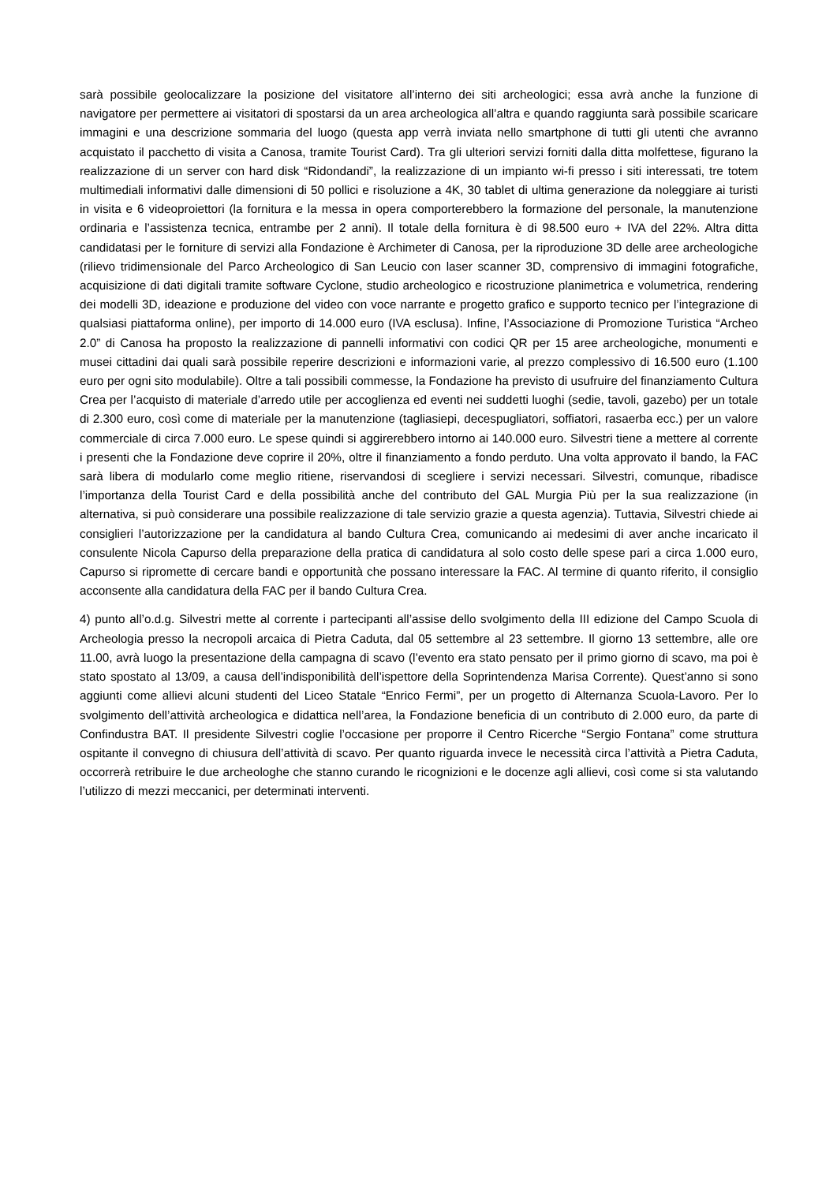sarà possibile geolocalizzare la posizione del visitatore all’interno dei siti archeologici; essa avrà anche la funzione di navigatore per permettere ai visitatori di spostarsi da un area archeologica all’altra e quando raggiunta sarà possibile scaricare immagini e una descrizione sommaria del luogo (questa app verrà inviata nello smartphone di tutti gli utenti che avranno acquistato il pacchetto di visita a Canosa, tramite Tourist Card). Tra gli ulteriori servizi forniti dalla ditta molfettese, figurano la realizzazione di un server con hard disk “Ridondandi”, la realizzazione di un impianto wi-fi presso i siti interessati, tre totem multimediali informativi dalle dimensioni di 50 pollici e risoluzione a 4K, 30 tablet di ultima generazione da noleggiare ai turisti in visita e 6 videoproiettori (la fornitura e la messa in opera comporterebbero la formazione del personale, la manutenzione ordinaria e l’assistenza tecnica, entrambe per 2 anni). Il totale della fornitura è di 98.500 euro + IVA del 22%. Altra ditta candidatasi per le forniture di servizi alla Fondazione è Archimeter di Canosa, per la riproduzione 3D delle aree archeologiche (rilievo tridimensionale del Parco Archeologico di San Leucio con laser scanner 3D, comprensivo di immagini fotografiche, acquisizione di dati digitali tramite software Cyclone, studio archeologico e ricostruzione planimetrica e volumetrica, rendering dei modelli 3D, ideazione e produzione del video con voce narrante e progetto grafico e supporto tecnico per l’integrazione di qualsiasi piattaforma online), per importo di 14.000 euro (IVA esclusa). Infine, l’Associazione di Promozione Turistica “Archeo 2.0” di Canosa ha proposto la realizzazione di pannelli informativi con codici QR per 15 aree archeologiche, monumenti e musei cittadini dai quali sarà possibile reperire descrizioni e informazioni varie, al prezzo complessivo di 16.500 euro (1.100 euro per ogni sito modulabile). Oltre a tali possibili commesse, la Fondazione ha previsto di usufruire del finanziamento Cultura Crea per l’acquisto di materiale d’arredo utile per accoglienza ed eventi nei suddetti luoghi (sedie, tavoli, gazebo) per un totale di 2.300 euro, così come di materiale per la manutenzione (tagliasiepi, decespugliatori, soffiatori, rasaerba ecc.) per un valore commerciale di circa 7.000 euro. Le spese quindi si aggirerebbero intorno ai 140.000 euro. Silvestri tiene a mettere al corrente i presenti che la Fondazione deve coprire il 20%, oltre il finanziamento a fondo perduto. Una volta approvato il bando, la FAC sarà libera di modularlo come meglio ritiene, riservandosi di scegliere i servizi necessari. Silvestri, comunque, ribadisce l’importanza della Tourist Card e della possibilità anche del contributo del GAL Murgia Più per la sua realizzazione (in alternativa, si può considerare una possibile realizzazione di tale servizio grazie a questa agenzia). Tuttavia, Silvestri chiede ai consiglieri l’autorizzazione per la candidatura al bando Cultura Crea, comunicando ai medesimi di aver anche incaricato il consulente Nicola Capurso della preparazione della pratica di candidatura al solo costo delle spese pari a circa 1.000 euro, Capurso si ripromette di cercare bandi e opportunità che possano interessare la FAC. Al termine di quanto riferito, il consiglio acconsente alla candidatura della FAC per il bando Cultura Crea.
4) punto all’o.d.g. Silvestri mette al corrente i partecipanti all’assise dello svolgimento della III edizione del Campo Scuola di Archeologia presso la necropoli arcaica di Pietra Caduta, dal 05 settembre al 23 settembre. Il giorno 13 settembre, alle ore 11.00, avrà luogo la presentazione della campagna di scavo (l’evento era stato pensato per il primo giorno di scavo, ma poi è stato spostato al 13/09, a causa dell’indisponibilità dell’ispettore della Soprintendenza Marisa Corrente). Quest’anno si sono aggiunti come allievi alcuni studenti del Liceo Statale “Enrico Fermi”, per un progetto di Alternanza Scuola-Lavoro. Per lo svolgimento dell’attività archeologica e didattica nell’area, la Fondazione beneficia di un contributo di 2.000 euro, da parte di Confindustra BAT. Il presidente Silvestri coglie l’occasione per proporre il Centro Ricerche “Sergio Fontana” come struttura ospitante il convegno di chiusura dell’attività di scavo. Per quanto riguarda invece le necessità circa l’attività a Pietra Caduta, occorrerà retribuire le due archeologhe che stanno curando le ricognizioni e le docenze agli allievi, così come si sta valutando l’utilizzo di mezzi meccanici, per determinati interventi.